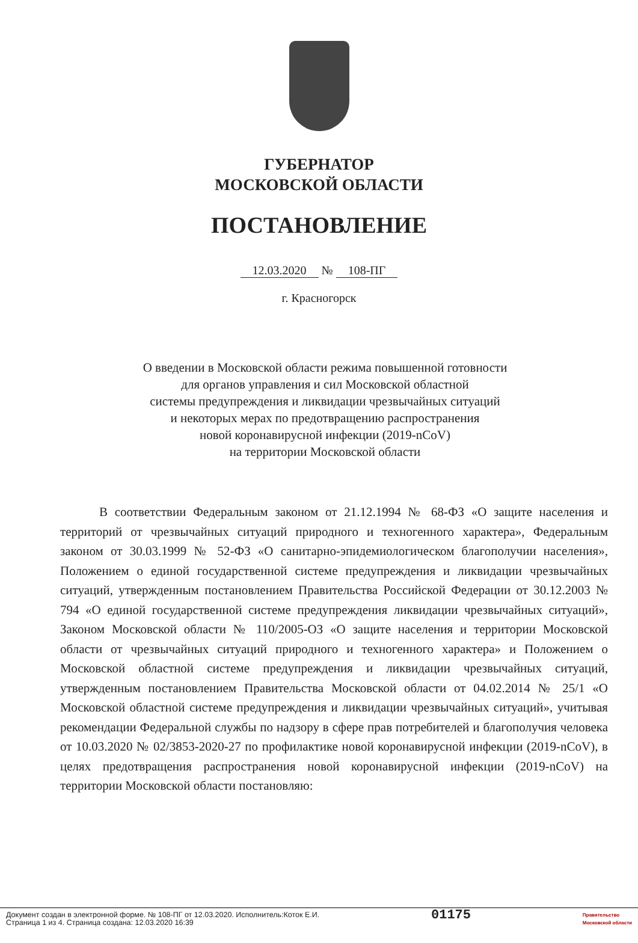ГУБЕРНАТОР
МОСКОВСКОЙ ОБЛАСТИ
ПОСТАНОВЛЕНИЕ
12.03.2020 № 108-ПГ
г. Красногорск
О введении в Московской области режима повышенной готовности
для органов управления и сил Московской областной
системы предупреждения и ликвидации чрезвычайных ситуаций
и некоторых мерах по предотвращению распространения
новой коронавирусной инфекции (2019-nCoV)
на территории Московской области
В соответствии Федеральным законом от 21.12.1994 № 68-ФЗ «О защите населения и территорий от чрезвычайных ситуаций природного и техногенного характера», Федеральным законом от 30.03.1999 № 52-ФЗ «О санитарно-эпидемиологическом благополучии населения», Положением о единой государственной системе предупреждения и ликвидации чрезвычайных ситуаций, утвержденным постановлением Правительства Российской Федерации от 30.12.2003 № 794 «О единой государственной системе предупреждения ликвидации чрезвычайных ситуаций», Законом Московской области № 110/2005-ОЗ «О защите населения и территории Московской области от чрезвычайных ситуаций природного и техногенного характера» и Положением о Московской областной системе предупреждения и ликвидации чрезвычайных ситуаций, утвержденным постановлением Правительства Московской области от 04.02.2014 № 25/1 «О Московской областной системе предупреждения и ликвидации чрезвычайных ситуаций», учитывая рекомендации Федеральной службы по надзору в сфере прав потребителей и благополучия человека от 10.03.2020 № 02/3853-2020-27 по профилактике новой коронавирусной инфекции (2019-nCoV), в целях предотвращения распространения новой коронавирусной инфекции (2019-nCoV) на территории Московской области постановляю:
Документ создан в электронной форме. № 108-ПГ от 12.03.2020. Исполнитель:Коток Е.И.
Страница 1 из 4. Страница создана: 12.03.2020 16:39
01175
Правительство
Московской области